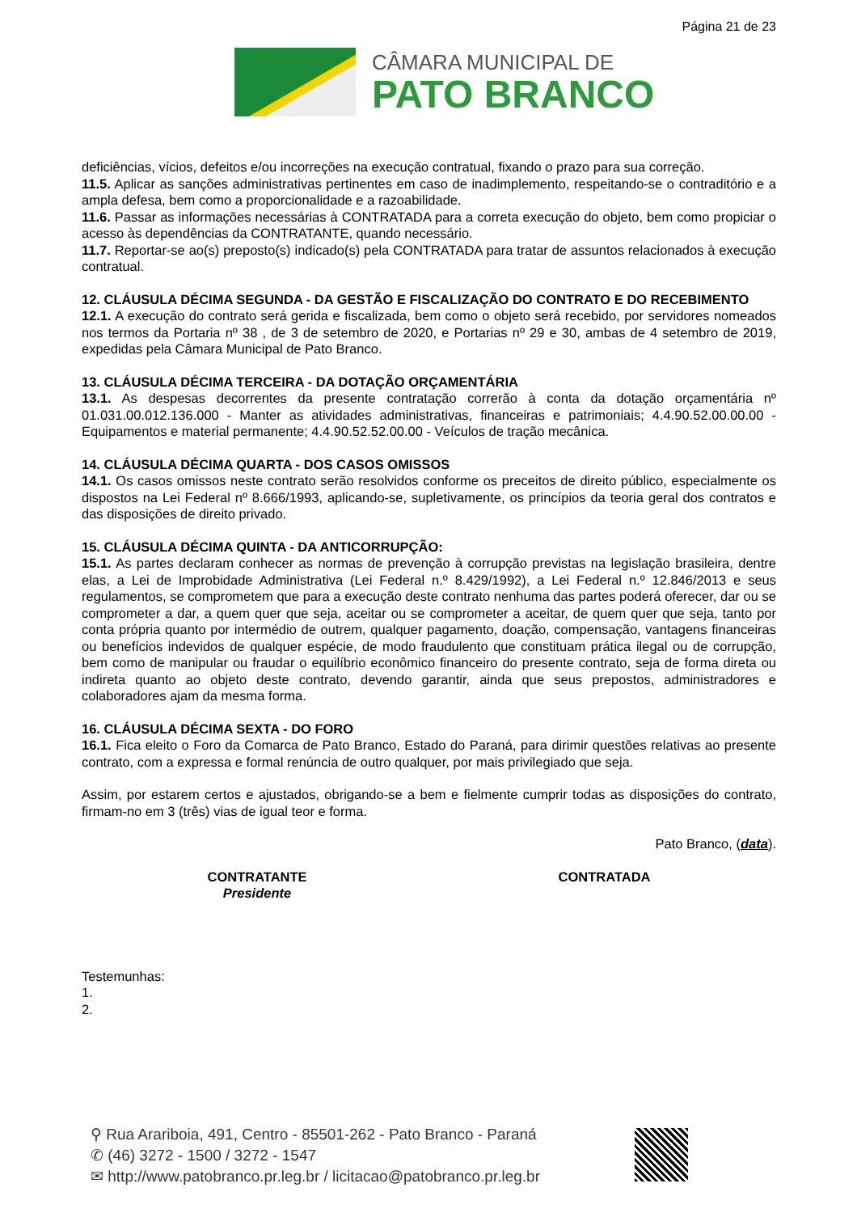Página 21 de 23
CÂMARA MUNICIPAL DE
PATO BRANCO
deficiências, vícios, defeitos e/ou incorreções na execução contratual, fixando o prazo para sua correção.
11.5. Aplicar as sanções administrativas pertinentes em caso de inadimplemento, respeitando-se o contraditório e a ampla defesa, bem como a proporcionalidade e a razoabilidade.
11.6. Passar as informações necessárias à CONTRATADA para a correta execução do objeto, bem como propiciar o acesso às dependências da CONTRATANTE, quando necessário.
11.7. Reportar-se ao(s) preposto(s) indicado(s) pela CONTRATADA para tratar de assuntos relacionados à execução contratual.
12. CLÁUSULA DÉCIMA SEGUNDA - DA GESTÃO E FISCALIZAÇÃO DO CONTRATO E DO RECEBIMENTO
12.1. A execução do contrato será gerida e fiscalizada, bem como o objeto será recebido, por servidores nomeados nos termos da Portaria nº 38 , de 3 de setembro de 2020, e Portarias nº 29 e 30, ambas de 4 setembro de 2019, expedidas pela Câmara Municipal de Pato Branco.
13. CLÁUSULA DÉCIMA TERCEIRA - DA DOTAÇÃO ORÇAMENTÁRIA
13.1. As despesas decorrentes da presente contratação correrão à conta da dotação orçamentária nº 01.031.00.012.136.000 - Manter as atividades administrativas, financeiras e patrimoniais; 4.4.90.52.00.00.00 - Equipamentos e material permanente; 4.4.90.52.52.00.00 - Veículos de tração mecânica.
14. CLÁUSULA DÉCIMA QUARTA - DOS CASOS OMISSOS
14.1. Os casos omissos neste contrato serão resolvidos conforme os preceitos de direito público, especialmente os dispostos na Lei Federal nº 8.666/1993, aplicando-se, supletivamente, os princípios da teoria geral dos contratos e das disposições de direito privado.
15. CLÁUSULA DÉCIMA QUINTA - DA ANTICORRUPÇÃO:
15.1. As partes declaram conhecer as normas de prevenção à corrupção previstas na legislação brasileira, dentre elas, a Lei de Improbidade Administrativa (Lei Federal n.º 8.429/1992), a Lei Federal n.º 12.846/2013 e seus regulamentos, se comprometem que para a execução deste contrato nenhuma das partes poderá oferecer, dar ou se comprometer a dar, a quem quer que seja, aceitar ou se comprometer a aceitar, de quem quer que seja, tanto por conta própria quanto por intermédio de outrem, qualquer pagamento, doação, compensação, vantagens financeiras ou benefícios indevidos de qualquer espécie, de modo fraudulento que constituam prática ilegal ou de corrupção, bem como de manipular ou fraudar o equilíbrio econômico financeiro do presente contrato, seja de forma direta ou indireta quanto ao objeto deste contrato, devendo garantir, ainda que seus prepostos, administradores e colaboradores ajam da mesma forma.
16. CLÁUSULA DÉCIMA SEXTA - DO FORO
16.1. Fica eleito o Foro da Comarca de Pato Branco, Estado do Paraná, para dirimir questões relativas ao presente contrato, com a expressa e formal renúncia de outro qualquer, por mais privilegiado que seja.
Assim, por estarem certos e ajustados, obrigando-se a bem e fielmente cumprir todas as disposições do contrato, firmam-no em 3 (três) vias de igual teor e forma.
Pato Branco, (data).
CONTRATANTE
Presidente
CONTRATADA
Testemunhas:
1.
2.
⚲ Rua Arariboia, 491, Centro - 85501-262 - Pato Branco - Paraná
✆ (46) 3272 - 1500 / 3272 - 1547
✉ http://www.patobranco.pr.leg.br / licitacao@patobranco.pr.leg.br